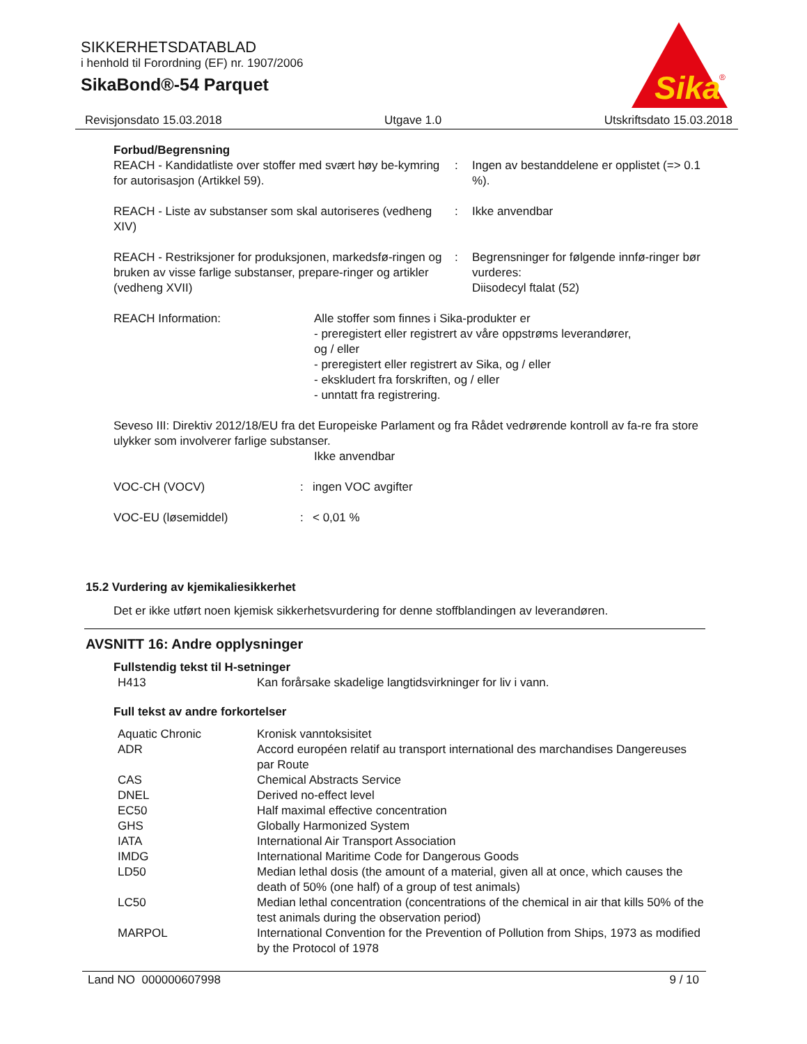SIKKERHETSDATABLAD
i henhold til Forordning (EF) nr. 1907/2006
SikaBond®-54 Parquet
Sika
®
Revisjonsdato 15.03.2018 Utgave 1.0 Utskriftsdato 15.03.2018
Forbud/Begrensning
| REACH - Kandidatliste over stoffer med svært høy be-kymring for autorisasjon (Artikkel 59). | : | Ingen av bestanddelene er opplistet (=> 0.1 %). |
| REACH - Liste av substanser som skal autoriseres (vedheng XIV) | : | Ikke anvendbar |
| REACH - Restriksjoner for produksjonen, markedsfø-ringen og bruken av visse farlige substanser, prepare-ringer og artikler (vedheng XVII) | : | Begrensninger for følgende innfø-ringer bør vurderes: Diisodecyl ftalat (52) |
| REACH Information: | Alle stoffer som finnes i Sika-produkter er - preregistert eller registrert av våre oppstrøms leverandører, og / eller - preregistert eller registrert av Sika, og / eller - ekskludert fra forskriften, og / eller - unntatt fra registrering. |
Seveso III: Direktiv 2012/18/EU fra det Europeiske Parlament og fra Rådet vedrørende kontroll av fa-re fra store ulykker som involverer farlige substanser.
Ikke anvendbar
| VOC-CH (VOCV) | : | ingen VOC avgifter |
| VOC-EU (løsemiddel) | : | < 0,01 % |
15.2 Vurdering av kjemikaliesikkerhet
Det er ikke utført noen kjemisk sikkerhetsvurdering for denne stoffblandingen av leverandøren.
AVSNITT 16: Andre opplysninger
Fullstendig tekst til H-setninger
| H413 | Kan forårsake skadelige langtidsvirkninger for liv i vann. |
Full tekst av andre forkortelser
| Aquatic Chronic | Kronisk vanntoksisitet |
| ADR | Accord européen relatif au transport international des marchandises Dangereuses par Route |
| CAS | Chemical Abstracts Service |
| DNEL | Derived no-effect level |
| EC50 | Half maximal effective concentration |
| GHS | Globally Harmonized System |
| IATA | International Air Transport Association |
| IMDG | International Maritime Code for Dangerous Goods |
| LD50 | Median lethal dosis (the amount of a material, given all at once, which causes the death of 50% (one half) of a group of test animals) |
| LC50 | Median lethal concentration (concentrations of the chemical in air that kills 50% of the test animals during the observation period) |
| MARPOL | International Convention for the Prevention of Pollution from Ships, 1973 as modified by the Protocol of 1978 |
Land NO 000000607998 9 / 10